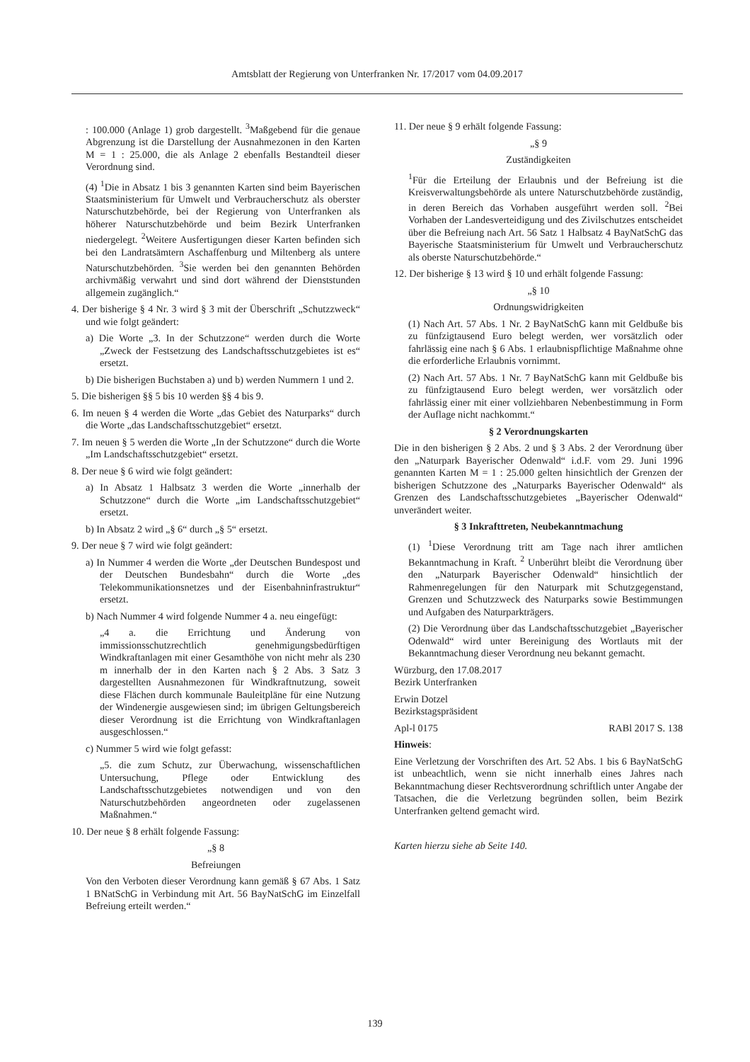Amtsblatt der Regierung von Unterfranken Nr. 17/2017 vom 04.09.2017
: 100.000 (Anlage 1) grob dargestellt. <sup>3</sup>Maßgebend für die genaue Abgrenzung ist die Darstellung der Ausnahmezonen in den Karten M = 1 : 25.000, die als Anlage 2 ebenfalls Bestandteil dieser Verordnung sind.
(4) <sup>1</sup>Die in Absatz 1 bis 3 genannten Karten sind beim Bayerischen Staatsministerium für Umwelt und Verbraucherschutz als oberster Naturschutzbehörde, bei der Regierung von Unterfranken als höherer Naturschutzbehörde und beim Bezirk Unterfranken niedergelegt. <sup>2</sup>Weitere Ausfertigungen dieser Karten befinden sich bei den Landratsämtern Aschaffenburg und Miltenberg als untere Naturschutzbehörden. <sup>3</sup>Sie werden bei den genannten Behörden archivmäßig verwahrt und sind dort während der Dienststunden allgemein zugänglich.“
4. Der bisherige § 4 Nr. 3 wird § 3 mit der Überschrift „Schutzzweck“ und wie folgt geändert:
a) Die Worte „3. In der Schutzzone“ werden durch die Worte „Zweck der Festsetzung des Landschaftsschutzgebietes ist es“ ersetzt.
b) Die bisherigen Buchstaben a) und b) werden Nummern 1 und 2.
5. Die bisherigen §§ 5 bis 10 werden §§ 4 bis 9.
6. Im neuen § 4 werden die Worte „das Gebiet des Naturparks“ durch die Worte „das Landschaftsschutzgebiet“ ersetzt.
7. Im neuen § 5 werden die Worte „In der Schutzzone“ durch die Worte „Im Landschaftsschutzgebiet“ ersetzt.
8. Der neue § 6 wird wie folgt geändert:
a) In Absatz 1 Halbsatz 3 werden die Worte „innerhalb der Schutzzone“ durch die Worte „im Landschaftsschutzgebiet“ ersetzt.
b) In Absatz 2 wird „§ 6“ durch „§ 5“ ersetzt.
9. Der neue § 7 wird wie folgt geändert:
a) In Nummer 4 werden die Worte „der Deutschen Bundespost und der Deutschen Bundesbahn“ durch die Worte „des Telekommunikationsnetzes und der Eisenbahninfrastruktur“ ersetzt.
b) Nach Nummer 4 wird folgende Nummer 4 a. neu eingefügt:
„4 a. die Errichtung und Änderung von immissionsschutzrechtlich genehmigungsbedürftigen Windkraftanlagen mit einer Gesamthöhe von nicht mehr als 230 m innerhalb der in den Karten nach § 2 Abs. 3 Satz 3 dargestellten Ausnahmezonen für Windkraftnutzung, soweit diese Flächen durch kommunale Bauleitpläne für eine Nutzung der Windenergie ausgewiesen sind; im übrigen Geltungsbereich dieser Verordnung ist die Errichtung von Windkraftanlagen ausgeschlossen.“
c) Nummer 5 wird wie folgt gefasst:
„5. die zum Schutz, zur Überwachung, wissenschaftlichen Untersuchung, Pflege oder Entwicklung des Landschaftsschutzgebietes notwendigen und von den Naturschutzbehörden angeordneten oder zugelassenen Maßnahmen.“
10. Der neue § 8 erhält folgende Fassung:
„§ 8
Befreiungen
Von den Verboten dieser Verordnung kann gemäß § 67 Abs. 1 Satz 1 BNatSchG in Verbindung mit Art. 56 BayNatSchG im Einzelfall Befreiung erteilt werden.“
11. Der neue § 9 erhält folgende Fassung:
„§ 9
Zuständigkeiten
<sup>1</sup> Für die Erteilung der Erlaubnis und der Befreiung ist die Kreisverwaltungsbehörde als untere Naturschutzbehörde zuständig, in deren Bereich das Vorhaben ausgeführt werden soll. <sup>2</sup>Bei Vorhaben der Landesverteidigung und des Zivilschutzes entscheidet über die Befreiung nach Art. 56 Satz 1 Halbsatz 4 BayNatSchG das Bayerische Staatsministerium für Umwelt und Verbraucherschutz als oberste Naturschutzbehörde.“
12. Der bisherige § 13 wird § 10 und erhält folgende Fassung:
„§ 10
Ordnungswidrigkeiten
(1) Nach Art. 57 Abs. 1 Nr. 2 BayNatSchG kann mit Geldbuße bis zu fünfzigtausend Euro belegt werden, wer vorsätzlich oder fahrlässig eine nach § 6 Abs. 1 erlaubnispflichtige Maßnahme ohne die erforderliche Erlaubnis vornimmt.
(2) Nach Art. 57 Abs. 1 Nr. 7 BayNatSchG kann mit Geldbuße bis zu fünfzigtausend Euro belegt werden, wer vorsätzlich oder fahrlässig einer mit einer vollziehbaren Nebenbestimmung in Form der Auflage nicht nachkommt.“
§ 2 Verordnungskarten
Die in den bisherigen § 2 Abs. 2 und § 3 Abs. 2 der Verordnung über den „Naturpark Bayerischer Odenwald“ i.d.F. vom 29. Juni 1996 genannten Karten M = 1 : 25.000 gelten hinsichtlich der Grenzen der bisherigen Schutzzone des „Naturparks Bayerischer Odenwald“ als Grenzen des Landschaftsschutzgebietes „Bayerischer Odenwald“ unverändert weiter.
§ 3 Inkrafttreten, Neubekanntmachung
(1) <sup>1</sup>Diese Verordnung tritt am Tage nach ihrer amtlichen Bekanntmachung in Kraft. <sup>2</sup> Unberührt bleibt die Verordnung über den „Naturpark Bayerischer Odenwald“ hinsichtlich der Rahmenregelungen für den Naturpark mit Schutzgegenstand, Grenzen und Schutzzweck des Naturparks sowie Bestimmungen und Aufgaben des Naturparkträgers.
(2) Die Verordnung über das Landschaftsschutzgebiet „Bayerischer Odenwald“ wird unter Bereinigung des Wortlauts mit der Bekanntmachung dieser Verordnung neu bekannt gemacht.
Würzburg, den 17.08.2017
Bezirk Unterfranken
Erwin Dotzel
Bezirkstagspräsident
Apl-l 0175 RABl 2017 S. 138
Hinweis:
Eine Verletzung der Vorschriften des Art. 52 Abs. 1 bis 6 BayNatSchG ist unbeachtlich, wenn sie nicht innerhalb eines Jahres nach Bekanntmachung dieser Rechtsverordnung schriftlich unter Angabe der Tatsachen, die die Verletzung begründen sollen, beim Bezirk Unterfranken geltend gemacht wird.
Karten hierzu siehe ab Seite 140.
139